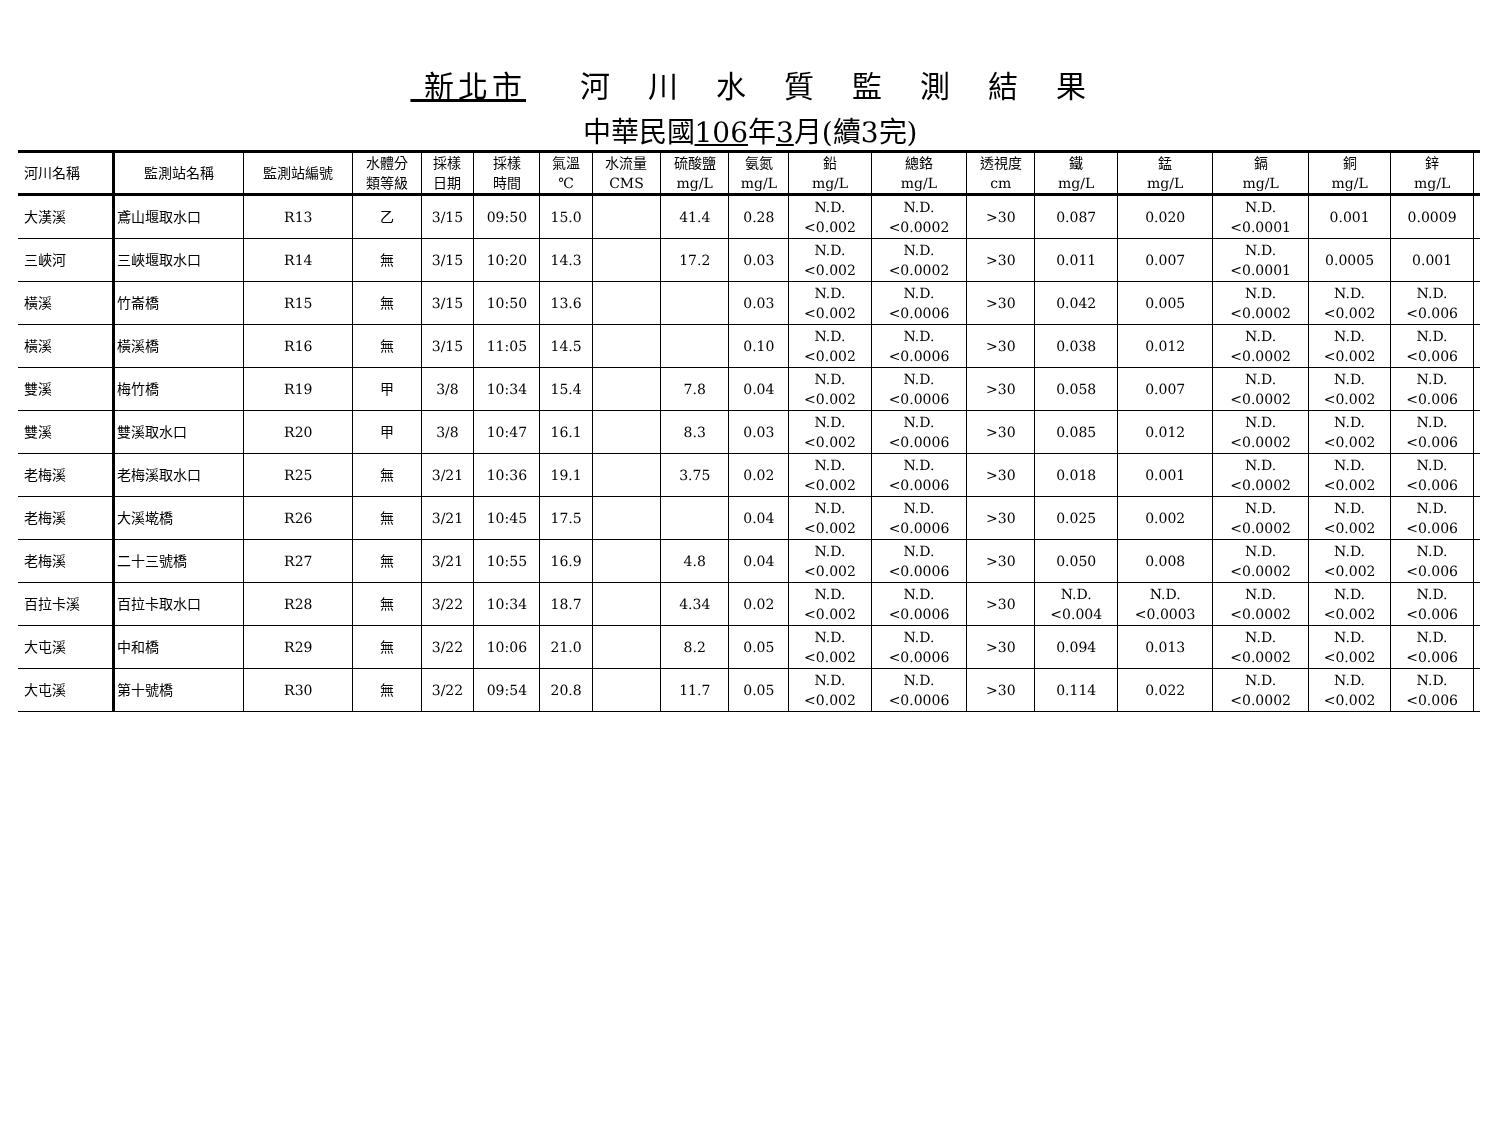新北市 河　川　水　質　監　測　結　果
中華民國106年3月(續3完)
| 河川名稱 | 監測站名稱 | 監測站編號 | 水體分 類等級 | 採樣 日期 | 採樣 時間 | 氣溫 ℃ | 水流量 CMS | 硫酸鹽 mg/L | 氨氮 mg/L | 鉛 mg/L | 總鉻 mg/L | 透視度 cm | 鐵 mg/L | 錳 mg/L | 鎘 mg/L | 銅 mg/L | 鋅 mg/L | |
| --- | --- | --- | --- | --- | --- | --- | --- | --- | --- | --- | --- | --- | --- | --- | --- | --- | --- | --- |
| 大漢溪 | 鳶山堰取水口 | R13 | 乙 | 3/15 | 09:50 | 15.0 | | 41.4 | 0.28 | N.D. <0.002 | N.D. <0.0002 | >30 | 0.087 | 0.020 | N.D. <0.0001 | 0.001 | 0.0009 | |
| 三峽河 | 三峽堰取水口 | R14 | 無 | 3/15 | 10:20 | 14.3 | | 17.2 | 0.03 | N.D. <0.002 | N.D. <0.0002 | >30 | 0.011 | 0.007 | N.D. <0.0001 | 0.0005 | 0.001 | |
| 橫溪 | 竹崙橋 | R15 | 無 | 3/15 | 10:50 | 13.6 | | | 0.03 | N.D. <0.002 | N.D. <0.0006 | >30 | 0.042 | 0.005 | N.D. <0.0002 | N.D. <0.002 | N.D. <0.006 | |
| 橫溪 | 橫溪橋 | R16 | 無 | 3/15 | 11:05 | 14.5 | | | 0.10 | N.D. <0.002 | N.D. <0.0006 | >30 | 0.038 | 0.012 | N.D. <0.0002 | N.D. <0.002 | N.D. <0.006 | |
| 雙溪 | 梅竹橋 | R19 | 甲 | 3/8 | 10:34 | 15.4 | | 7.8 | 0.04 | N.D. <0.002 | N.D. <0.0006 | >30 | 0.058 | 0.007 | N.D. <0.0002 | N.D. <0.002 | N.D. <0.006 | |
| 雙溪 | 雙溪取水口 | R20 | 甲 | 3/8 | 10:47 | 16.1 | | 8.3 | 0.03 | N.D. <0.002 | N.D. <0.0006 | >30 | 0.085 | 0.012 | N.D. <0.0002 | N.D. <0.002 | N.D. <0.006 | |
| 老梅溪 | 老梅溪取水口 | R25 | 無 | 3/21 | 10:36 | 19.1 | | 3.75 | 0.02 | N.D. <0.002 | N.D. <0.0006 | >30 | 0.018 | 0.001 | N.D. <0.0002 | N.D. <0.002 | N.D. <0.006 | |
| 老梅溪 | 大溪墘橋 | R26 | 無 | 3/21 | 10:45 | 17.5 | | | 0.04 | N.D. <0.002 | N.D. <0.0006 | >30 | 0.025 | 0.002 | N.D. <0.0002 | N.D. <0.002 | N.D. <0.006 | |
| 老梅溪 | 二十三號橋 | R27 | 無 | 3/21 | 10:55 | 16.9 | | 4.8 | 0.04 | N.D. <0.002 | N.D. <0.0006 | >30 | 0.050 | 0.008 | N.D. <0.0002 | N.D. <0.002 | N.D. <0.006 | |
| 百拉卡溪 | 百拉卡取水口 | R28 | 無 | 3/22 | 10:34 | 18.7 | | 4.34 | 0.02 | N.D. <0.002 | N.D. <0.0006 | >30 | N.D. <0.004 | N.D. <0.0003 | N.D. <0.0002 | N.D. <0.002 | N.D. <0.006 | |
| 大屯溪 | 中和橋 | R29 | 無 | 3/22 | 10:06 | 21.0 | | 8.2 | 0.05 | N.D. <0.002 | N.D. <0.0006 | >30 | 0.094 | 0.013 | N.D. <0.0002 | N.D. <0.002 | N.D. <0.006 | |
| 大屯溪 | 第十號橋 | R30 | 無 | 3/22 | 09:54 | 20.8 | | 11.7 | 0.05 | N.D. <0.002 | N.D. <0.0006 | >30 | 0.114 | 0.022 | N.D. <0.0002 | N.D. <0.002 | N.D. <0.006 | |